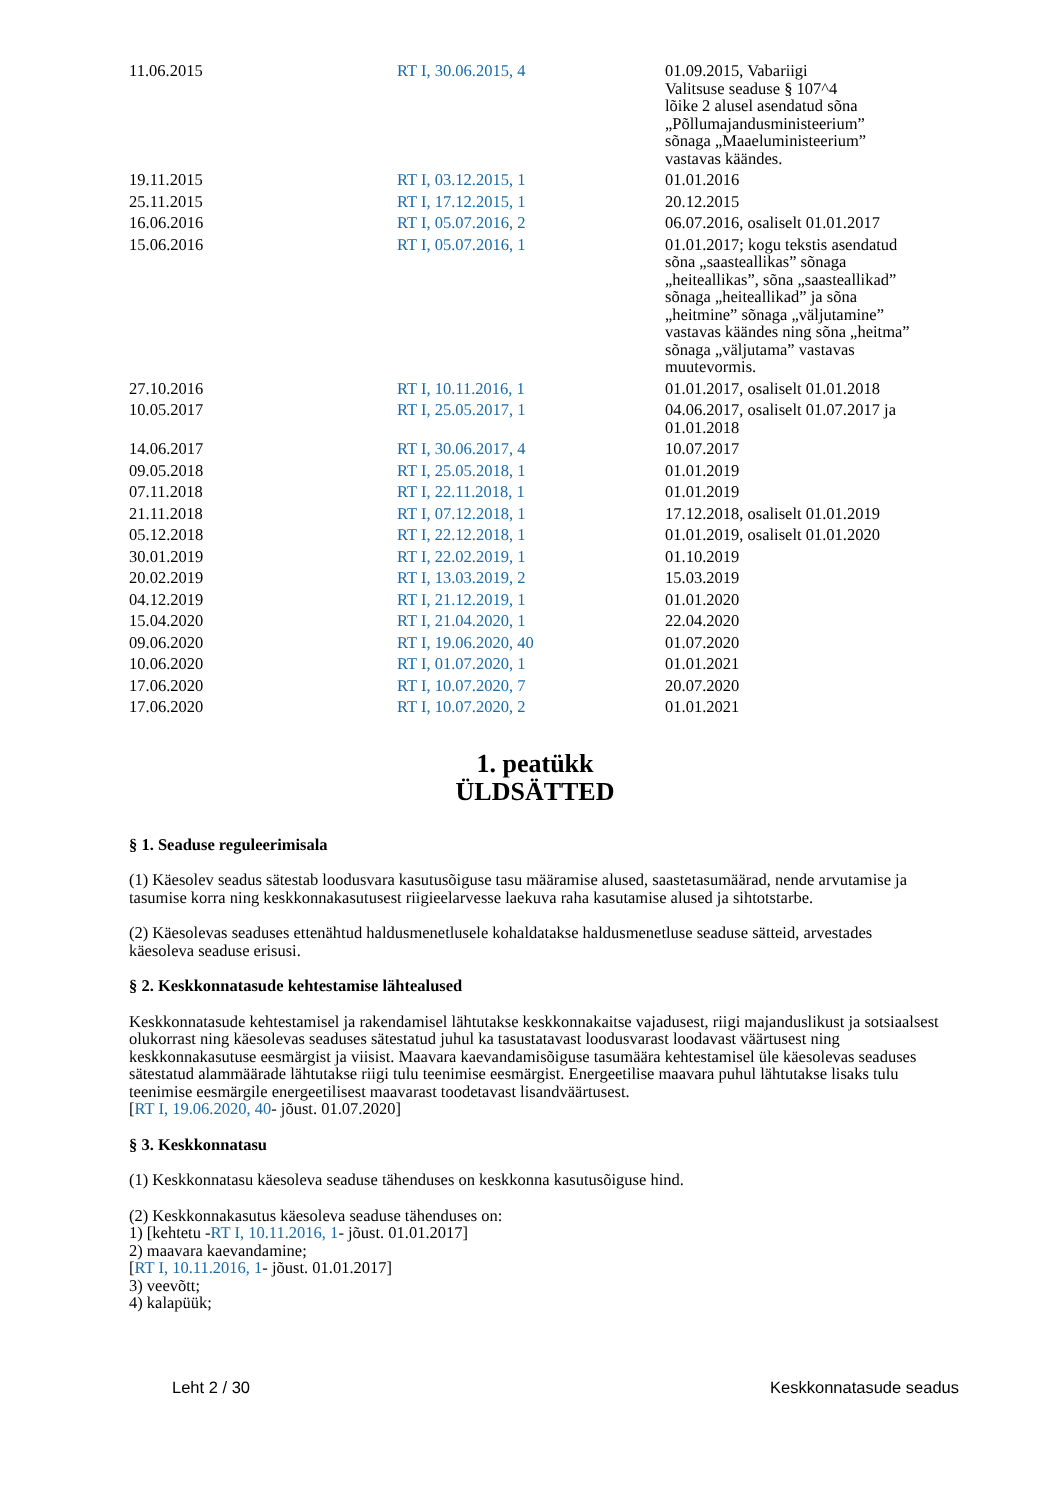| 11.06.2015 | RT I, 30.06.2015, 4 | 01.09.2015, Vabariigi Valitsuse seaduse § 107^4 lõike 2 alusel asendatud sõna „Põllumajandusministeerium” sõnaga „Maaeluministeerium” vastavas käändes. |
| 19.11.2015 | RT I, 03.12.2015, 1 | 01.01.2016 |
| 25.11.2015 | RT I, 17.12.2015, 1 | 20.12.2015 |
| 16.06.2016 | RT I, 05.07.2016, 2 | 06.07.2016, osaliselt 01.01.2017 |
| 15.06.2016 | RT I, 05.07.2016, 1 | 01.01.2017; kogu tekstis asendatud sõna „saasteallikas” sõnaga „heiteallikas”, sõna „saasteallikad” sõnaga „heiteallikad” ja sõna „heitmine” sõnaga „väljutamine” vastavas käändes ning sõna „heitma” sõnaga „väljutama” vastavas muutevormis. |
| 27.10.2016 | RT I, 10.11.2016, 1 | 01.01.2017, osaliselt 01.01.2018 |
| 10.05.2017 | RT I, 25.05.2017, 1 | 04.06.2017, osaliselt 01.07.2017 ja 01.01.2018 |
| 14.06.2017 | RT I, 30.06.2017, 4 | 10.07.2017 |
| 09.05.2018 | RT I, 25.05.2018, 1 | 01.01.2019 |
| 07.11.2018 | RT I, 22.11.2018, 1 | 01.01.2019 |
| 21.11.2018 | RT I, 07.12.2018, 1 | 17.12.2018, osaliselt 01.01.2019 |
| 05.12.2018 | RT I, 22.12.2018, 1 | 01.01.2019, osaliselt 01.01.2020 |
| 30.01.2019 | RT I, 22.02.2019, 1 | 01.10.2019 |
| 20.02.2019 | RT I, 13.03.2019, 2 | 15.03.2019 |
| 04.12.2019 | RT I, 21.12.2019, 1 | 01.01.2020 |
| 15.04.2020 | RT I, 21.04.2020, 1 | 22.04.2020 |
| 09.06.2020 | RT I, 19.06.2020, 40 | 01.07.2020 |
| 10.06.2020 | RT I, 01.07.2020, 1 | 01.01.2021 |
| 17.06.2020 | RT I, 10.07.2020, 7 | 20.07.2020 |
| 17.06.2020 | RT I, 10.07.2020, 2 | 01.01.2021 |
1. peatükk
ÜLDSÄTTED
§ 1. Seaduse reguleerimisala
(1) Käesolev seadus sätestab loodusvara kasutusõiguse tasu määramise alused, saastetasumäärad, nende arvutamise ja tasumise korra ning keskkonnakasutusest riigieelarvesse laekuva raha kasutamise alused ja sihtotstarbe.
(2) Käesolevas seaduses ettenähtud haldusmenetlusele kohaldatakse haldusmenetluse seaduse sätteid, arvestades käesoleva seaduse erisusi.
§ 2. Keskkonnatasude kehtestamise lähtealused
Keskkonnatasude kehtestamisel ja rakendamisel lähtutakse keskkonnakaitse vajadusest, riigi majanduslikust ja sotsiaalsest olukorrast ning käesolevas seaduses sätestatud juhul ka tasustatavast loodusvarast loodavast väärtusest ning keskkonnakasutuse eesmärgist ja viisist. Maavara kaevandamisõiguse tasumäära kehtestamisel üle käesolevas seaduses sätestatud alammäärade lähtutakse riigi tulu teenimise eesmärgist. Energeetilise maavara puhul lähtutakse lisaks tulu teenimise eesmärgile energeetilisest maavarast toodetavast lisandväärtusest.
[RT I, 19.06.2020, 40- jõust. 01.07.2020]
§ 3. Keskkonnatasu
(1) Keskkonnatasu käesoleva seaduse tähenduses on keskkonna kasutusõiguse hind.
(2) Keskkonnakasutus käesoleva seaduse tähenduses on:
1) [kehtetu -RT I, 10.11.2016, 1- jõust. 01.01.2017]
2) maavara kaevandamine;
[RT I, 10.11.2016, 1- jõust. 01.01.2017]
3) veevõtt;
4) kalapüük;
Leht 2 / 30 Keskkonnatasude seadus